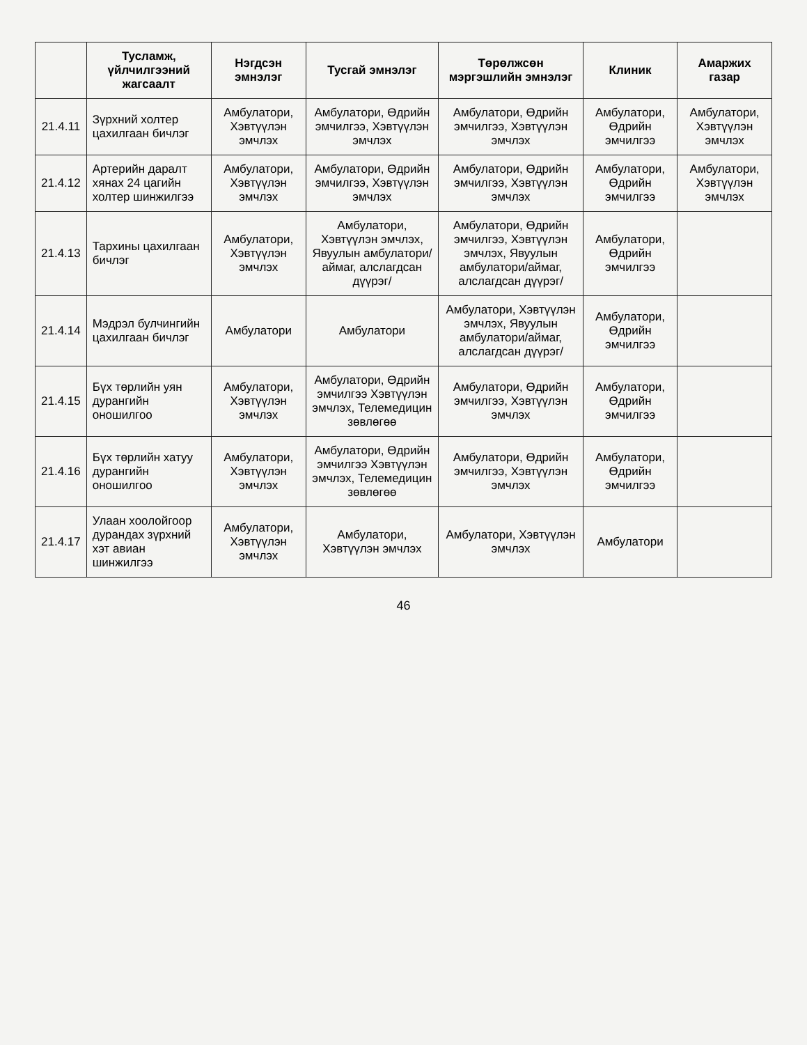| | Тусламж, үйлчилгээний жагсаалт | Нэгдсэн эмнэлэг | Тусгай эмнэлэг | Төрөлжсөн мэргэшлийн эмнэлэг | Клиник | Амаржих газар |
| --- | --- | --- | --- | --- | --- | --- |
| 21.4.11 | Зүрхний холтер цахилгаан бичлэг | Амбулатори, Хэвтүүлэн эмчлэх | Амбулатори, Өдрийн эмчилгээ, Хэвтүүлэн эмчлэх | Амбулатори, Өдрийн эмчилгээ, Хэвтүүлэн эмчлэх | Амбулатори, Өдрийн эмчилгээ | Амбулатори, Хэвтүүлэн эмчлэх |
| 21.4.12 | Артерийн даралт хянах 24 цагийн холтер шинжилгээ | Амбулатори, Хэвтүүлэн эмчлэх | Амбулатори, Өдрийн эмчилгээ, Хэвтүүлэн эмчлэх | Амбулатори, Өдрийн эмчилгээ, Хэвтүүлэн эмчлэх | Амбулатори, Өдрийн эмчилгээ | Амбулатори, Хэвтүүлэн эмчлэх |
| 21.4.13 | Тархины цахилгаан бичлэг | Амбулатори, Хэвтүүлэн эмчлэх | Амбулатори, Хэвтүүлэн эмчлэх, Явуулын амбулатори/аймаг, алслагдсан дүүрэг/ | Амбулатори, Өдрийн эмчилгээ, Хэвтүүлэн эмчлэх, Явуулын амбулатори/аймаг, алслагдсан дүүрэг/ | Амбулатори, Өдрийн эмчилгээ | |
| 21.4.14 | Мэдрэл булчингийн цахилгаан бичлэг | Амбулатори | Амбулатори | Амбулатори, Хэвтүүлэн эмчлэх, Явуулын амбулатори/аймаг, алслагдсан дүүрэг/ | Амбулатори, Өдрийн эмчилгээ | |
| 21.4.15 | Бүх төрлийн уян дурангийн оношилгоо | Амбулатори, Хэвтүүлэн эмчлэх | Амбулатори, Өдрийн эмчилгээ Хэвтүүлэн эмчлэх, Телемедицин зөвлөгөө | Амбулатори, Өдрийн эмчилгээ, Хэвтүүлэн эмчлэх | Амбулатори, Өдрийн эмчилгээ | |
| 21.4.16 | Бүх төрлийн хатуу дурангийн оношилгоо | Амбулатори, Хэвтүүлэн эмчлэх | Амбулатори, Өдрийн эмчилгээ Хэвтүүлэн эмчлэх, Телемедицин зөвлөгөө | Амбулатори, Өдрийн эмчилгээ, Хэвтүүлэн эмчлэх | Амбулатори, Өдрийн эмчилгээ | |
| 21.4.17 | Улаан хоолойгоор дурандах зүрхний хэт авиан шинжилгээ | Амбулатори, Хэвтүүлэн эмчлэх | Амбулатори, Хэвтүүлэн эмчлэх | Амбулатори, Хэвтүүлэн эмчлэх | Амбулатори | |
46